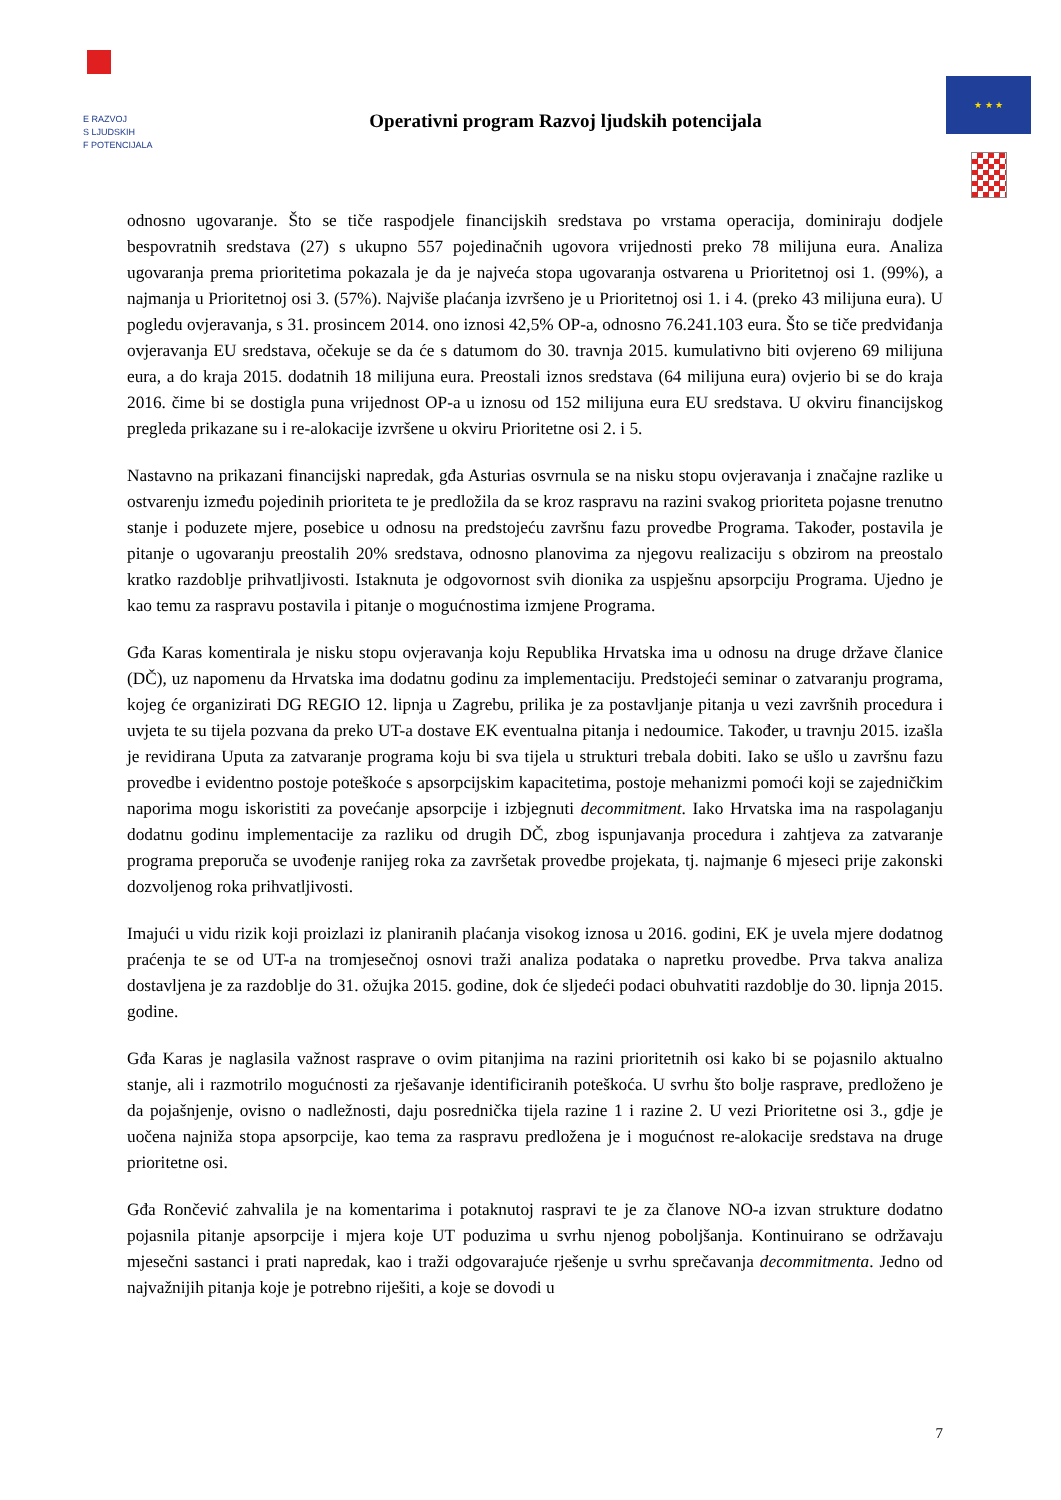E RAZVOJ
S LJUDSKIH
F POTENCIJALA
Operativni program Razvoj ljudskih potencijala
★ ★ ★
odnosno ugovaranje. Što se tiče raspodjele financijskih sredstava po vrstama operacija, dominiraju dodjele bespovratnih sredstava (27) s ukupno 557 pojedinačnih ugovora vrijednosti preko 78 milijuna eura. Analiza ugovaranja prema prioritetima pokazala je da je najveća stopa ugovaranja ostvarena u Prioritetnoj osi 1. (99%), a najmanja u Prioritetnoj osi 3. (57%). Najviše plaćanja izvršeno je u Prioritetnoj osi 1. i 4. (preko 43 milijuna eura). U pogledu ovjeravanja, s 31. prosincem 2014. ono iznosi 42,5% OP-a, odnosno 76.241.103 eura. Što se tiče predviđanja ovjeravanja EU sredstava, očekuje se da će s datumom do 30. travnja 2015. kumulativno biti ovjereno 69 milijuna eura, a do kraja 2015. dodatnih 18 milijuna eura. Preostali iznos sredstava (64 milijuna eura) ovjerio bi se do kraja 2016. čime bi se dostigla puna vrijednost OP-a u iznosu od 152 milijuna eura EU sredstava. U okviru financijskog pregleda prikazane su i re-alokacije izvršene u okviru Prioritetne osi 2. i 5.
Nastavno na prikazani financijski napredak, gđa Asturias osvrnula se na nisku stopu ovjeravanja i značajne razlike u ostvarenju između pojedinih prioriteta te je predložila da se kroz raspravu na razini svakog prioriteta pojasne trenutno stanje i poduzete mjere, posebice u odnosu na predstojeću završnu fazu provedbe Programa. Također, postavila je pitanje o ugovaranju preostalih 20% sredstava, odnosno planovima za njegovu realizaciju s obzirom na preostalo kratko razdoblje prihvatljivosti. Istaknuta je odgovornost svih dionika za uspješnu apsorpciju Programa. Ujedno je kao temu za raspravu postavila i pitanje o mogućnostima izmjene Programa.
Gđa Karas komentirala je nisku stopu ovjeravanja koju Republika Hrvatska ima u odnosu na druge države članice (DČ), uz napomenu da Hrvatska ima dodatnu godinu za implementaciju. Predstojeći seminar o zatvaranju programa, kojeg će organizirati DG REGIO 12. lipnja u Zagrebu, prilika je za postavljanje pitanja u vezi završnih procedura i uvjeta te su tijela pozvana da preko UT-a dostave EK eventualna pitanja i nedoumice. Također, u travnju 2015. izašla je revidirana Uputa za zatvaranje programa koju bi sva tijela u strukturi trebala dobiti. Iako se ušlo u završnu fazu provedbe i evidentno postoje poteškoće s apsorpcijskim kapacitetima, postoje mehanizmi pomoći koji se zajedničkim naporima mogu iskoristiti za povećanje apsorpcije i izbjegnuti decommitment. Iako Hrvatska ima na raspolaganju dodatnu godinu implementacije za razliku od drugih DČ, zbog ispunjavanja procedura i zahtjeva za zatvaranje programa preporuča se uvođenje ranijeg roka za završetak provedbe projekata, tj. najmanje 6 mjeseci prije zakonski dozvoljenog roka prihvatljivosti.
Imajući u vidu rizik koji proizlazi iz planiranih plaćanja visokog iznosa u 2016. godini, EK je uvela mjere dodatnog praćenja te se od UT-a na tromjesečnoj osnovi traži analiza podataka o napretku provedbe. Prva takva analiza dostavljena je za razdoblje do 31. ožujka 2015. godine, dok će sljedeći podaci obuhvatiti razdoblje do 30. lipnja 2015. godine.
Gđa Karas je naglasila važnost rasprave o ovim pitanjima na razini prioritetnih osi kako bi se pojasnilo aktualno stanje, ali i razmotrilo mogućnosti za rješavanje identificiranih poteškoća. U svrhu što bolje rasprave, predloženo je da pojašnjenje, ovisno o nadležnosti, daju posrednička tijela razine 1 i razine 2. U vezi Prioritetne osi 3., gdje je uočena najniža stopa apsorpcije, kao tema za raspravu predložena je i mogućnost re-alokacije sredstava na druge prioritetne osi.
Gđa Rončević zahvalila je na komentarima i potaknutoj raspravi te je za članove NO-a izvan strukture dodatno pojasnila pitanje apsorpcije i mjera koje UT poduzima u svrhu njenog poboljšanja. Kontinuirano se održavaju mjesečni sastanci i prati napredak, kao i traži odgovarajuće rješenje u svrhu sprečavanja decommitmenta. Jedno od najvažnijih pitanja koje je potrebno riješiti, a koje se dovodi u
7